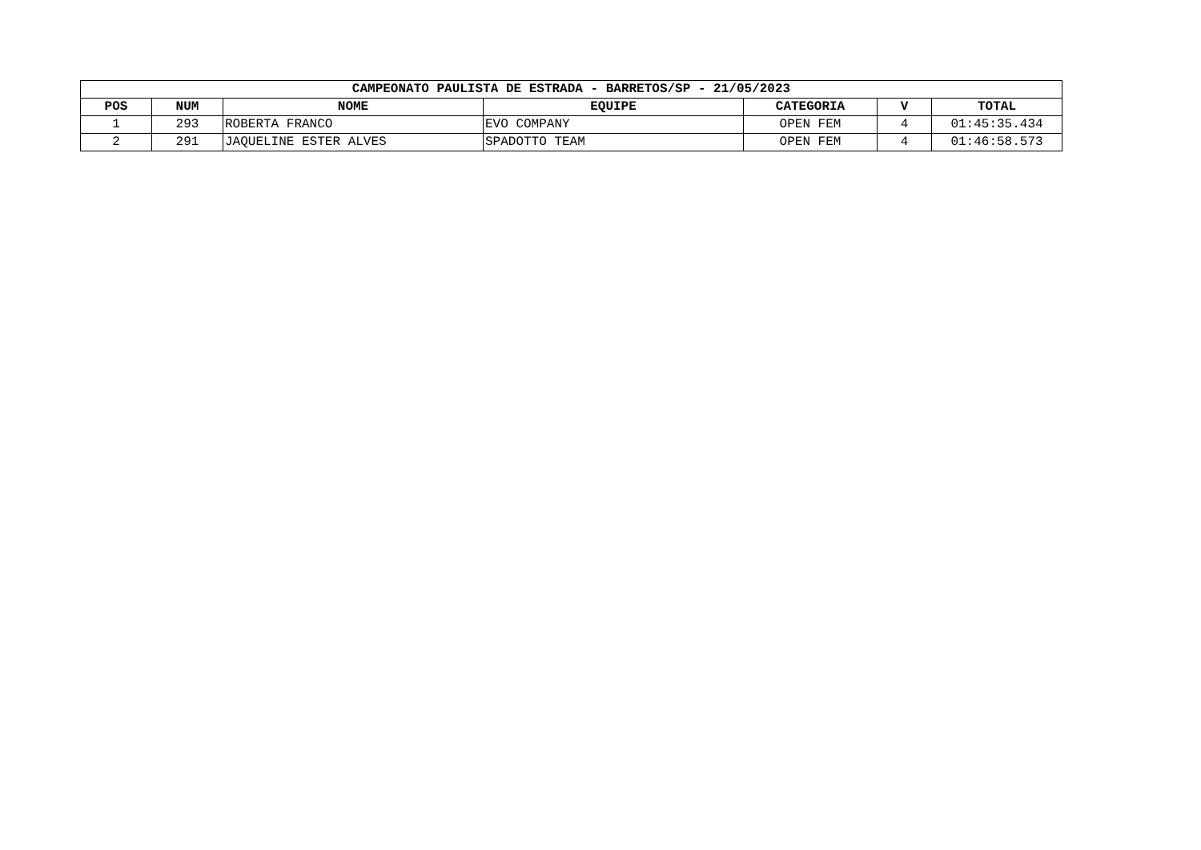| CAMPEONATO PAULISTA DE ESTRADA - BARRETOS/SP - 21/05/2023 | | | | | | |
| --- | --- | --- | --- | --- | --- | --- |
| POS | NUM | NOME | EQUIPE | CATEGORIA | V | TOTAL |
| 1 | 293 | ROBERTA FRANCO | EVO COMPANY | OPEN FEM | 4 | 01:45:35.434 |
| 2 | 291 | JAQUELINE ESTER ALVES | SPADOTTO TEAM | OPEN FEM | 4 | 01:46:58.573 |